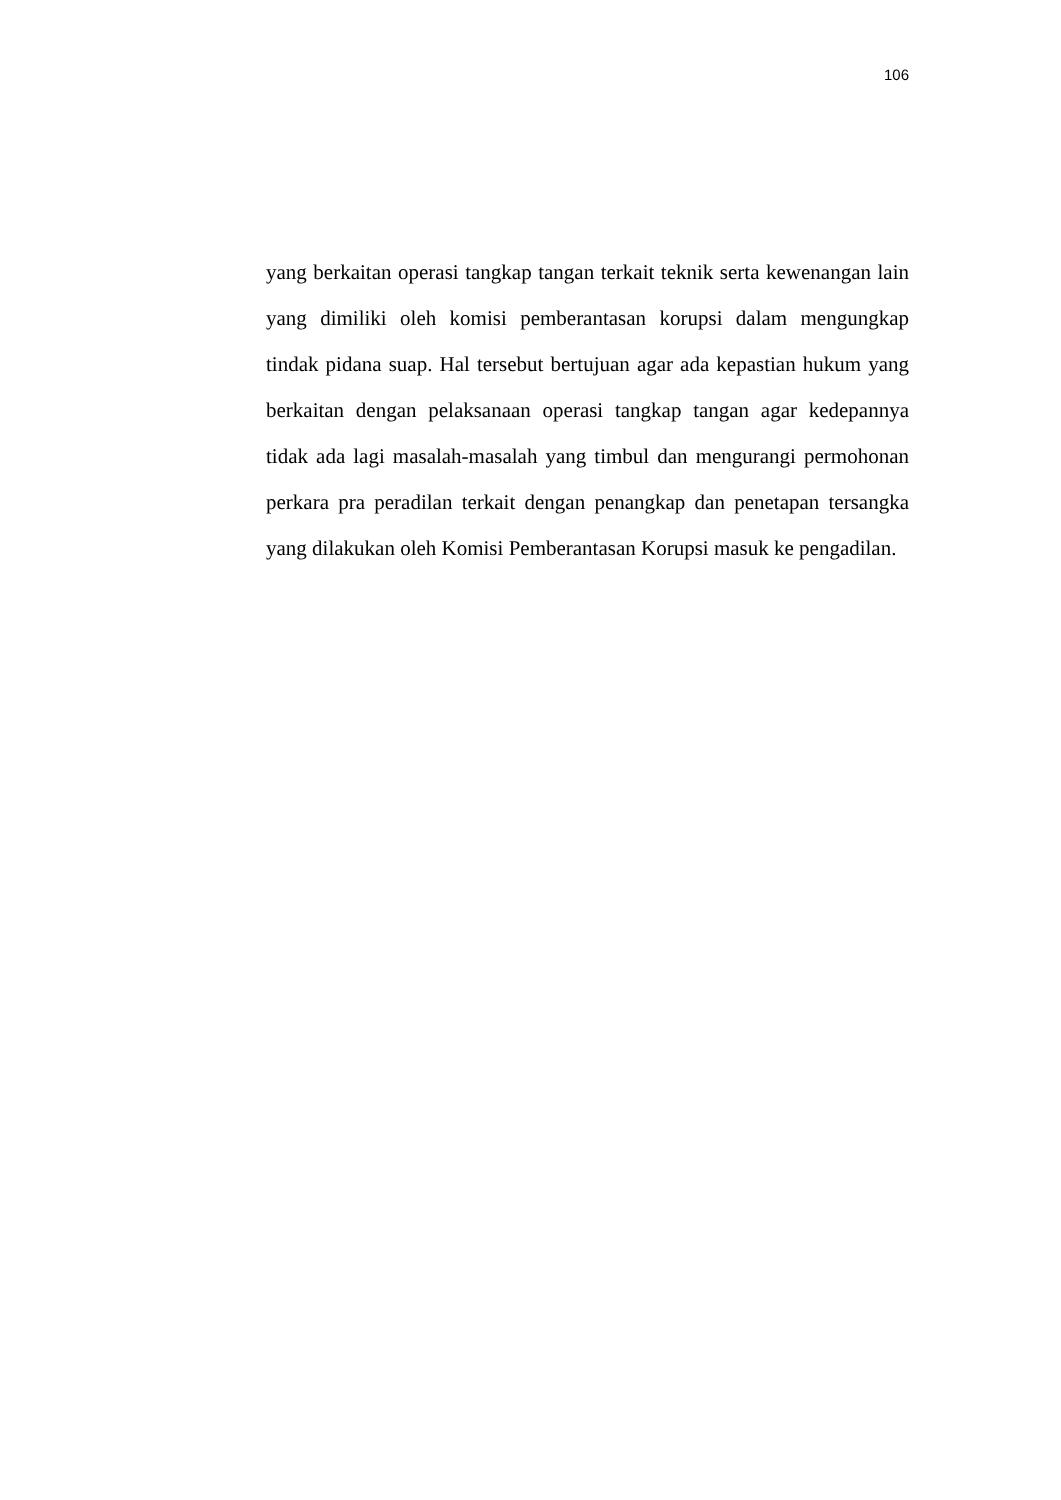106
yang berkaitan operasi tangkap tangan terkait teknik serta kewenangan lain yang dimiliki oleh komisi pemberantasan korupsi dalam mengungkap tindak pidana suap. Hal tersebut bertujuan agar ada kepastian hukum yang berkaitan dengan pelaksanaan operasi tangkap tangan agar kedepannya tidak ada lagi masalah-masalah yang timbul dan mengurangi permohonan perkara pra peradilan terkait dengan penangkap dan penetapan tersangka yang dilakukan oleh Komisi Pemberantasan Korupsi masuk ke pengadilan.